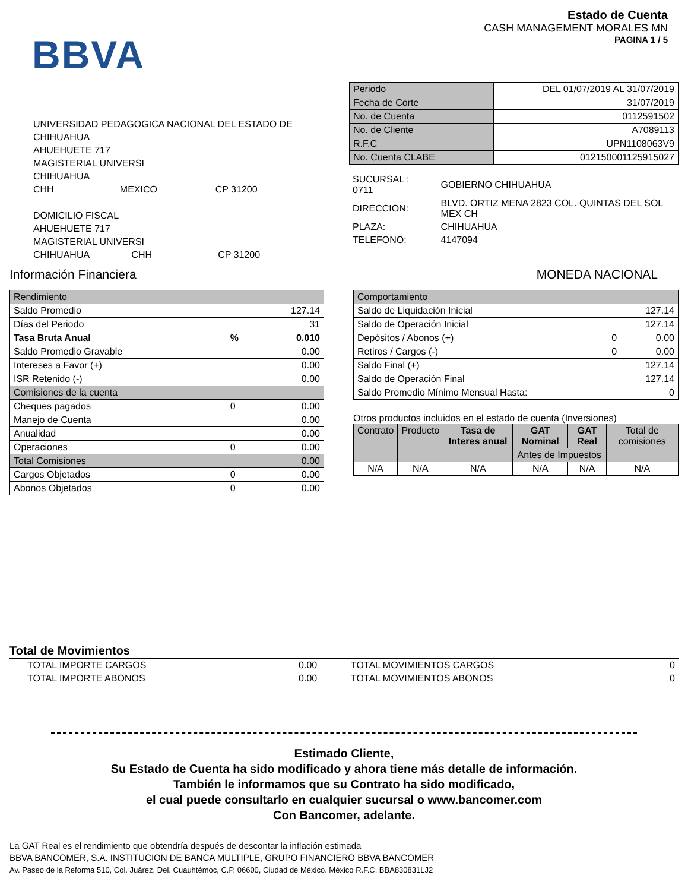BBVA
Estado de Cuenta
CASH MANAGEMENT MORALES MN
PAGINA 1 / 5
UNIVERSIDAD PEDAGOGICA NACIONAL DEL ESTADO DE CHIHUAHUA
AHUEHUETE 717
MAGISTERIAL UNIVERSI
CHIHUAHUA
CHH MEXICO CP 31200
DOMICILIO FISCAL
AHUEHUETE 717
MAGISTERIAL UNIVERSI
CHIHUAHUA CHH CP 31200
| Periodo | DEL 01/07/2019 AL 31/07/2019 |
| Fecha de Corte | 31/07/2019 |
| No. de Cuenta | 0112591502 |
| No. de Cliente | A7089113 |
| R.F.C | UPN1108063V9 |
| No. Cuenta CLABE | 012150001125915027 |
| SUCURSAL : 0711 | GOBIERNO CHIHUAHUA |
| DIRECCION: | BLVD. ORTIZ MENA 2823 COL. QUINTAS DEL SOL MEX CH |
| PLAZA: | CHIHUAHUA |
| TELEFONO: | 4147094 |
Información Financiera MONEDA NACIONAL
| Rendimiento | | |
| Saldo Promedio | | 127.14 |
| Días del Periodo | | 31 |
| Tasa Bruta Anual | % | 0.010 |
| Saldo Promedio Gravable | | 0.00 |
| Intereses a Favor (+) | | 0.00 |
| ISR Retenido (-) | | 0.00 |
| Comisiones de la cuenta | | |
| Cheques pagados | 0 | 0.00 |
| Manejo de Cuenta | | 0.00 |
| Anualidad | | 0.00 |
| Operaciones | 0 | 0.00 |
| Total Comisiones | | 0.00 |
| Cargos Objetados | 0 | 0.00 |
| Abonos Objetados | 0 | 0.00 |
| Comportamiento | | |
| Saldo de Liquidación Inicial | | 127.14 |
| Saldo de Operación Inicial | | 127.14 |
| Depósitos / Abonos (+) | 0 | 0.00 |
| Retiros / Cargos (-) | 0 | 0.00 |
| Saldo Final (+) | | 127.14 |
| Saldo de Operación Final | | 127.14 |
| Saldo Promedio Mínimo Mensual Hasta: | | 0 |
Otros productos incluidos en el estado de cuenta (Inversiones)
| Contrato | Producto | Tasa de Interes anual | GAT Nominal | GAT Real | Total de comisiones |
| --- | --- | --- | --- | --- | --- |
| | | | Antes de Impuestos | | |
| N/A | N/A | N/A | N/A | N/A | N/A |
Total de Movimientos
| TOTAL IMPORTE CARGOS | 0.00 | TOTAL MOVIMIENTOS CARGOS | 0 |
| TOTAL IMPORTE ABONOS | 0.00 | TOTAL MOVIMIENTOS ABONOS | 0 |
Estimado Cliente,
Su Estado de Cuenta ha sido modificado y ahora tiene más detalle de información.
También le informamos que su Contrato ha sido modificado,
el cual puede consultarlo en cualquier sucursal o www.bancomer.com
Con Bancomer, adelante.
La GAT Real es el rendimiento que obtendría después de descontar la inflación estimada
BBVA BANCOMER, S.A. INSTITUCION DE BANCA MULTIPLE, GRUPO FINANCIERO BBVA BANCOMER
Av. Paseo de la Reforma 510, Col. Juárez, Del. Cuauhtémoc, C.P. 06600, Ciudad de México. México R.F.C. BBA830831LJ2